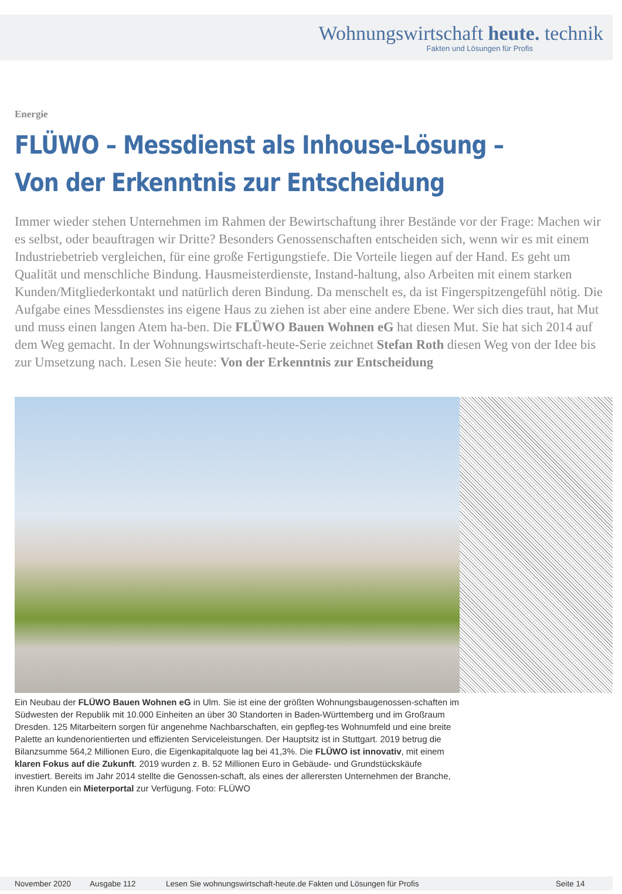Wohnungswirtschaft heute. technik
Fakten und Lösungen für Profis
Energie
FLÜWO – Messdienst als Inhouse-Lösung –
Von der Erkenntnis zur Entscheidung
Immer wieder stehen Unternehmen im Rahmen der Bewirtschaftung ihrer Bestände vor der Frage: Machen wir es selbst, oder beauftragen wir Dritte? Besonders Genossenschaften entscheiden sich, wenn wir es mit einem Industriebetrieb vergleichen, für eine große Fertigungstiefe. Die Vorteile liegen auf der Hand. Es geht um Qualität und menschliche Bindung. Hausmeisterdienste, Instand-haltung, also Arbeiten mit einem starken Kunden/Mitgliederkontakt und natürlich deren Bindung. Da menschelt es, da ist Fingerspitzengefühl nötig. Die Aufgabe eines Messdienstes ins eigene Haus zu ziehen ist aber eine andere Ebene. Wer sich dies traut, hat Mut und muss einen langen Atem ha-ben. Die FLÜWO Bauen Wohnen eG hat diesen Mut. Sie hat sich 2014 auf dem Weg gemacht. In der Wohnungswirtschaft-heute-Serie zeichnet Stefan Roth diesen Weg von der Idee bis zur Umsetzung nach. Lesen Sie heute: Von der Erkenntnis zur Entscheidung
Ein Neubau der FLÜWO Bauen Wohnen eG in Ulm. Sie ist eine der größten Wohnungsbaugenossen-schaften im Südwesten der Republik mit 10.000 Einheiten an über 30 Standorten in Baden-Württemberg und im Großraum Dresden. 125 Mitarbeitern sorgen für angenehme Nachbarschaften, ein gepfleg-tes Wohnumfeld und eine breite Palette an kundenorientierten und effizienten Serviceleistungen. Der Hauptsitz ist in Stuttgart. 2019 betrug die Bilanzsumme 564,2 Millionen Euro, die Eigenkapitalquote lag bei 41,3%. Die FLÜWO ist innovativ, mit einem klaren Fokus auf die Zukunft. 2019 wurden z. B. 52 Millionen Euro in Gebäude- und Grundstückskäufe investiert. Bereits im Jahr 2014 stellte die Genossen-schaft, als eines der allerersten Unternehmen der Branche, ihren Kunden ein Mieterportal zur Verfügung. Foto: FLÜWO
November 2020 Ausgabe 112 Lesen Sie wohnungswirtschaft-heute.de Fakten und Lösungen für Profis Seite 14